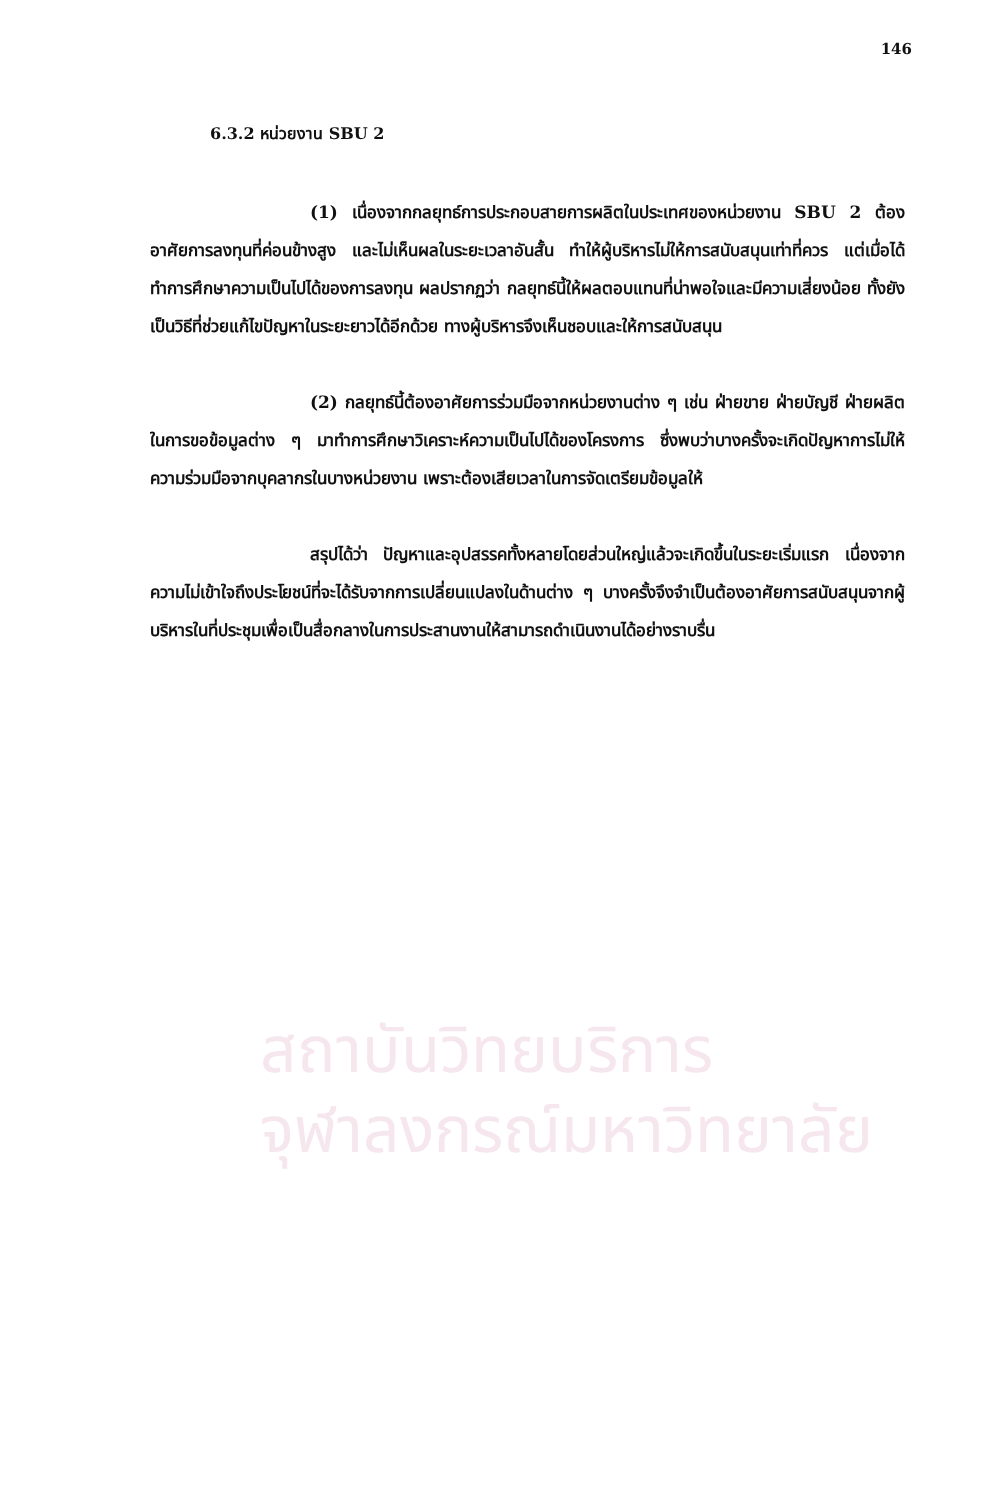สถาบันวิทยบริการ
จุฬาลงกรณ์มหาวิทยาลัย
146
6.3.2 หน่วยงาน SBU 2
(1) เนื่องจากกลยุทธ์การประกอบสายการผลิตในประเทศของหน่วยงาน SBU 2 ต้องอาศัยการลงทุนที่ค่อนข้างสูง และไม่เห็นผลในระยะเวลาอันสั้น ทำให้ผู้บริหารไม่ให้การสนับสนุนเท่าที่ควร แต่เมื่อได้ทำการศึกษาความเป็นไปได้ของการลงทุน ผลปรากฏว่า กลยุทธ์นี้ให้ผลตอบแทนที่น่าพอใจและมีความเสี่ยงน้อย ทั้งยังเป็นวิธีที่ช่วยแก้ไขปัญหาในระยะยาวได้อีกด้วย ทางผู้บริหารจึงเห็นชอบและให้การสนับสนุน
(2) กลยุทธ์นี้ต้องอาศัยการร่วมมือจากหน่วยงานต่าง ๆ เช่น ฝ่ายขาย ฝ่ายบัญชี ฝ่ายผลิต ในการขอข้อมูลต่าง ๆ มาทำการศึกษาวิเคราะห์ความเป็นไปได้ของโครงการ ซึ่งพบว่าบางครั้งจะเกิดปัญหาการไม่ให้ความร่วมมือจากบุคลากรในบางหน่วยงาน เพราะต้องเสียเวลาในการจัดเตรียมข้อมูลให้
สรุปได้ว่า ปัญหาและอุปสรรคทั้งหลายโดยส่วนใหญ่แล้วจะเกิดขึ้นในระยะเริ่มแรก เนื่องจากความไม่เข้าใจถึงประโยชน์ที่จะได้รับจากการเปลี่ยนแปลงในด้านต่าง ๆ บางครั้งจึงจำเป็นต้องอาศัยการสนับสนุนจากผู้บริหารในที่ประชุมเพื่อเป็นสื่อกลางในการประสานงานให้สามารถดำเนินงานได้อย่างราบรื่น